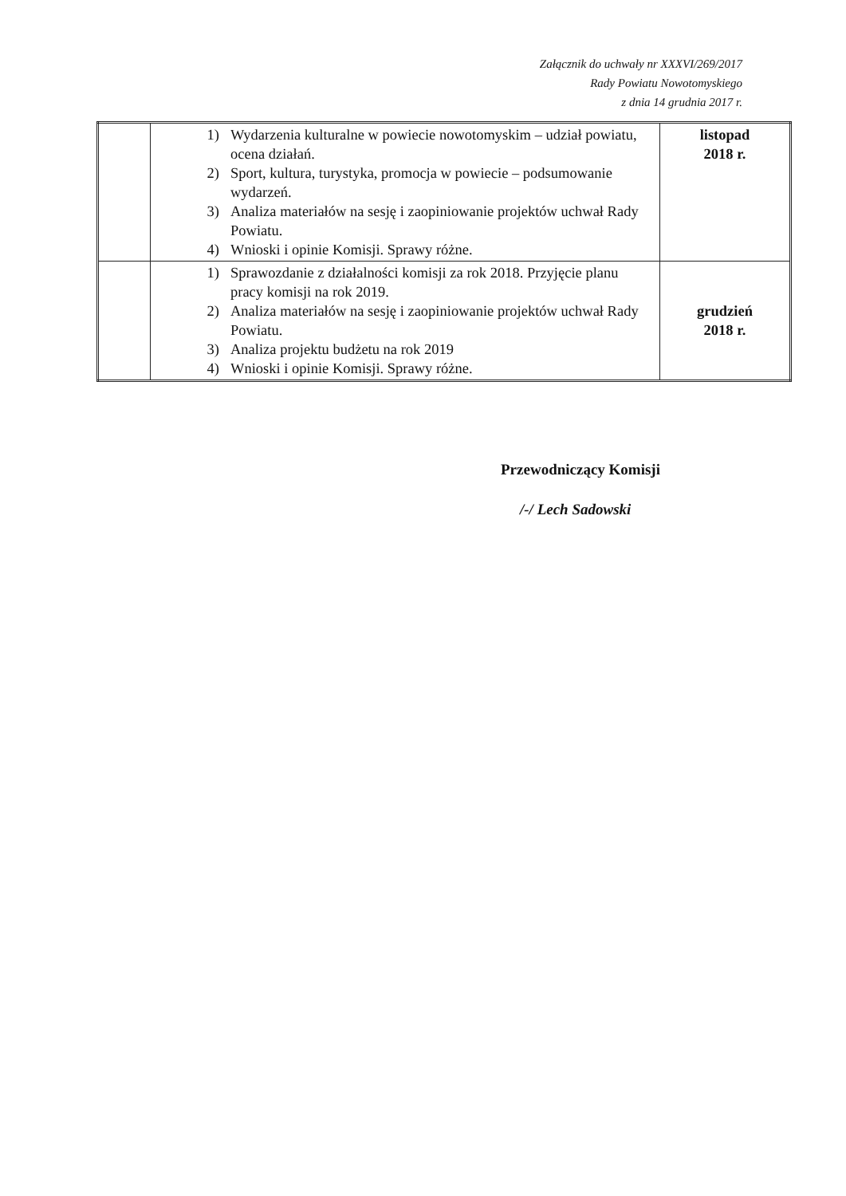Załącznik do uchwały nr XXXVI/269/2017
Rady Powiatu Nowotomyskiego
z dnia 14 grudnia 2017 r.
| | 1) Wydarzenia kulturalne w powiecie nowotomyskim – udział powiatu, ocena działań. 2) Sport, kultura, turystyka, promocja w powiecie – podsumowanie wydarzeń. 3) Analiza materiałów na sesję i zaopiniowanie projektów uchwał Rady Powiatu. 4) Wnioski i opinie Komisji. Sprawy różne. | listopad 2018 r. |
| | 1) Sprawozdanie z działalności komisji za rok 2018. Przyjęcie planu pracy komisji na rok 2019. 2) Analiza materiałów na sesję i zaopiniowanie projektów uchwał Rady Powiatu. 3) Analiza projektu budżetu na rok 2019 4) Wnioski i opinie Komisji. Sprawy różne. | grudzień 2018 r. |
Przewodniczący Komisji
/-/ Lech Sadowski